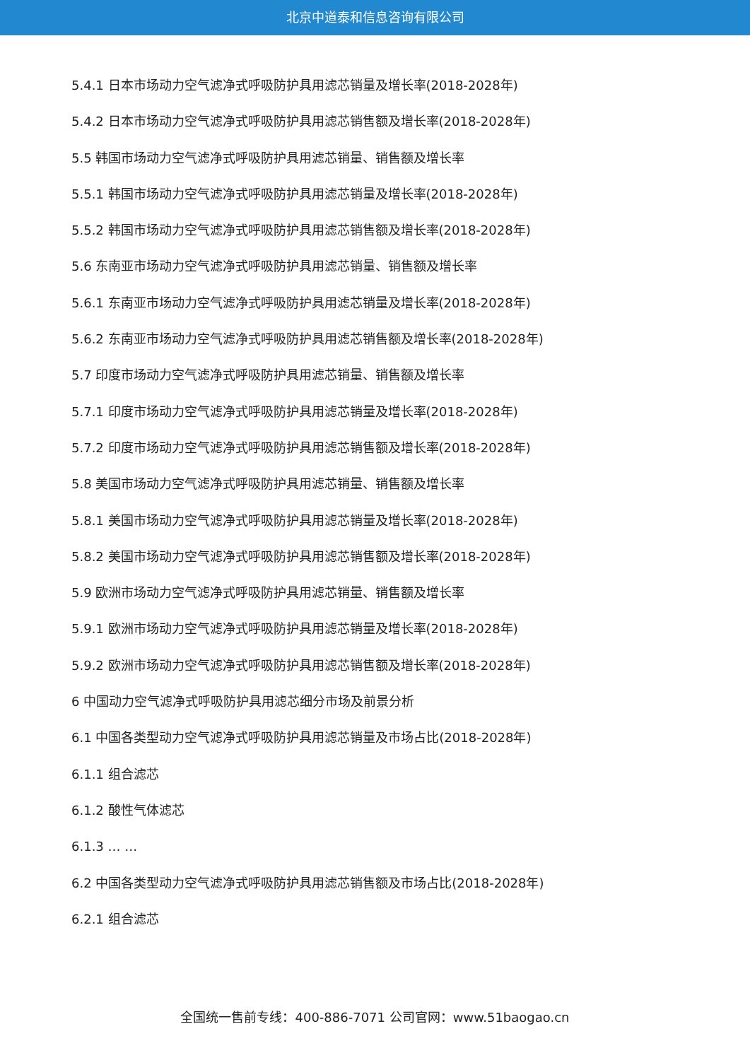北京中道泰和信息咨询有限公司
5.4.1 日本市场动力空气滤净式呼吸防护具用滤芯销量及增长率(2018-2028年)
5.4.2 日本市场动力空气滤净式呼吸防护具用滤芯销售额及增长率(2018-2028年)
5.5 韩国市场动力空气滤净式呼吸防护具用滤芯销量、销售额及增长率
5.5.1 韩国市场动力空气滤净式呼吸防护具用滤芯销量及增长率(2018-2028年)
5.5.2 韩国市场动力空气滤净式呼吸防护具用滤芯销售额及增长率(2018-2028年)
5.6 东南亚市场动力空气滤净式呼吸防护具用滤芯销量、销售额及增长率
5.6.1 东南亚市场动力空气滤净式呼吸防护具用滤芯销量及增长率(2018-2028年)
5.6.2 东南亚市场动力空气滤净式呼吸防护具用滤芯销售额及增长率(2018-2028年)
5.7 印度市场动力空气滤净式呼吸防护具用滤芯销量、销售额及增长率
5.7.1 印度市场动力空气滤净式呼吸防护具用滤芯销量及增长率(2018-2028年)
5.7.2 印度市场动力空气滤净式呼吸防护具用滤芯销售额及增长率(2018-2028年)
5.8 美国市场动力空气滤净式呼吸防护具用滤芯销量、销售额及增长率
5.8.1 美国市场动力空气滤净式呼吸防护具用滤芯销量及增长率(2018-2028年)
5.8.2 美国市场动力空气滤净式呼吸防护具用滤芯销售额及增长率(2018-2028年)
5.9 欧洲市场动力空气滤净式呼吸防护具用滤芯销量、销售额及增长率
5.9.1 欧洲市场动力空气滤净式呼吸防护具用滤芯销量及增长率(2018-2028年)
5.9.2 欧洲市场动力空气滤净式呼吸防护具用滤芯销售额及增长率(2018-2028年)
6 中国动力空气滤净式呼吸防护具用滤芯细分市场及前景分析
6.1 中国各类型动力空气滤净式呼吸防护具用滤芯销量及市场占比(2018-2028年)
6.1.1 组合滤芯
6.1.2 酸性气体滤芯
6.1.3 … …
6.2 中国各类型动力空气滤净式呼吸防护具用滤芯销售额及市场占比(2018-2028年)
6.2.1 组合滤芯
全国统一售前专线：400-886-7071 公司官网：www.51baogao.cn